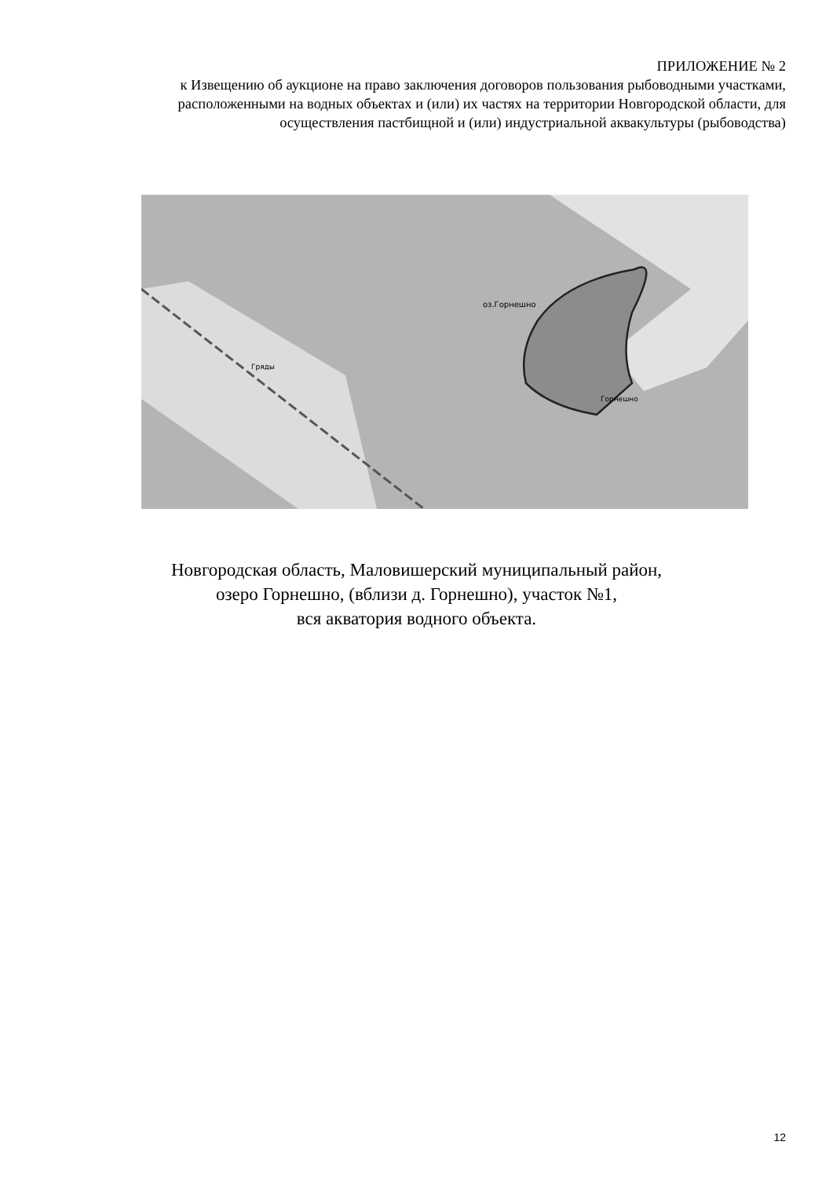ПРИЛОЖЕНИЕ № 2
к Извещению об аукционе на право заключения договоров пользования рыбоводными участками, расположенными на водных объектах и (или) их частях на территории Новгородской области, для осуществления пастбищной и (или) индустриальной аквакультуры (рыбоводства)
оз.Горнешно
Горнешно
Гряды
Новгородская область, Маловишерский муниципальный район,
озеро Горнешно, (вблизи д. Горнешно), участок №1,
вся акватория водного объекта.
12